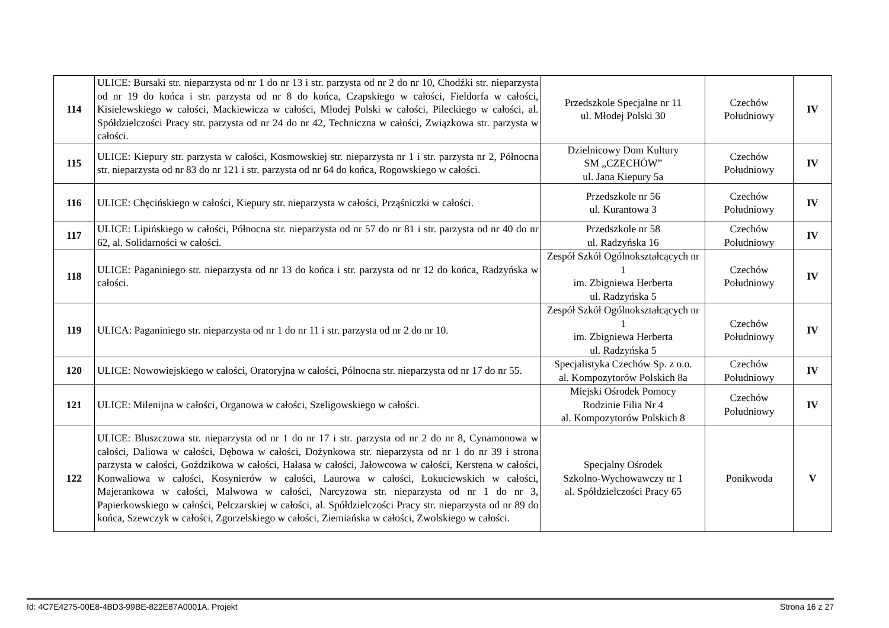| 114 | ULICE: Bursaki str. nieparzysta od nr 1 do nr 13 i str. parzysta od nr 2 do nr 10, Chodźki str. nieparzysta od nr 19 do końca i str. parzysta od nr 8 do końca, Czapskiego w całości, Fieldorfa w całości, Kisielewskiego w całości, Mackiewicza w całości, Młodej Polski w całości, Pileckiego w całości, al. Spółdzielczości Pracy str. parzysta od nr 24 do nr 42, Techniczna w całości, Związkowa str. parzysta w całości. | Przedszkole Specjalne nr 11 ul. Młodej Polski 30 | Czechów Południowy | IV |
| 115 | ULICE: Kiepury str. parzysta w całości, Kosmowskiej str. nieparzysta nr 1 i str. parzysta nr 2, Północna str. nieparzysta od nr 83 do nr 121 i str. parzysta od nr 64 do końca, Rogowskiego w całości. | Dzielnicowy Dom Kultury SM „CZECHÓW” ul. Jana Kiepury 5a | Czechów Południowy | IV |
| 116 | ULICE: Chęcińskiego w całości, Kiepury str. nieparzysta w całości, Prząśniczki w całości. | Przedszkole nr 56 ul. Kurantowa 3 | Czechów Południowy | IV |
| 117 | ULICE: Lipińskiego w całości, Północna str. nieparzysta od nr 57 do nr 81 i str. parzysta od nr 40 do nr 62, al. Solidarności w całości. | Przedszkole nr 58 ul. Radzyńska 16 | Czechów Południowy | IV |
| 118 | ULICE: Paganiniego str. nieparzysta od nr 13 do końca i str. parzysta od nr 12 do końca, Radzyńska w całości. | Zespół Szkół Ogólnokształcących nr 1 im. Zbigniewa Herberta ul. Radzyńska 5 | Czechów Południowy | IV |
| 119 | ULICA: Paganiniego str. nieparzysta od nr 1 do nr 11 i str. parzysta od nr 2 do nr 10. | Zespół Szkół Ogólnokształcących nr 1 im. Zbigniewa Herberta ul. Radzyńska 5 | Czechów Południowy | IV |
| 120 | ULICE: Nowowiejskiego w całości, Oratoryjna w całości, Północna str. nieparzysta od nr 17 do nr 55. | Specjalistyka Czechów Sp. z o.o. al. Kompozytorów Polskich 8a | Czechów Południowy | IV |
| 121 | ULICE: Milenijna w całości, Organowa w całości, Szeligowskiego w całości. | Miejski Ośrodek Pomocy Rodzinie Filia Nr 4 al. Kompozytorów Polskich 8 | Czechów Południowy | IV |
| 122 | ULICE: Bluszczowa str. nieparzysta od nr 1 do nr 17 i str. parzysta od nr 2 do nr 8, Cynamonowa w całości, Daliowa w całości, Dębowa w całości, Dożynkowa str. nieparzysta od nr 1 do nr 39 i strona parzysta w całości, Goździkowa w całości, Hałasa w całości, Jałowcowa w całości, Kerstena w całości, Konwaliowa w całości, Kosynierów w całości, Laurowa w całości, Łokuciewskich w całości, Majerankowa w całości, Malwowa w całości, Narcyzowa str. nieparzysta od nr 1 do nr 3, Papierkowskiego w całości, Pelczarskiej w całości, al. Spółdzielczości Pracy str. nieparzysta od nr 89 do końca, Szewczyk w całości, Zgorzelskiego w całości, Ziemiańska w całości, Zwolskiego w całości. | Specjalny Ośrodek Szkolno-Wychowawczy nr 1 al. Spółdzielczości Pracy 65 | Ponikwoda | V |
Id: 4C7E4275-00E8-4BD3-99BE-822E87A0001A. Projekt Strona 16 z 27